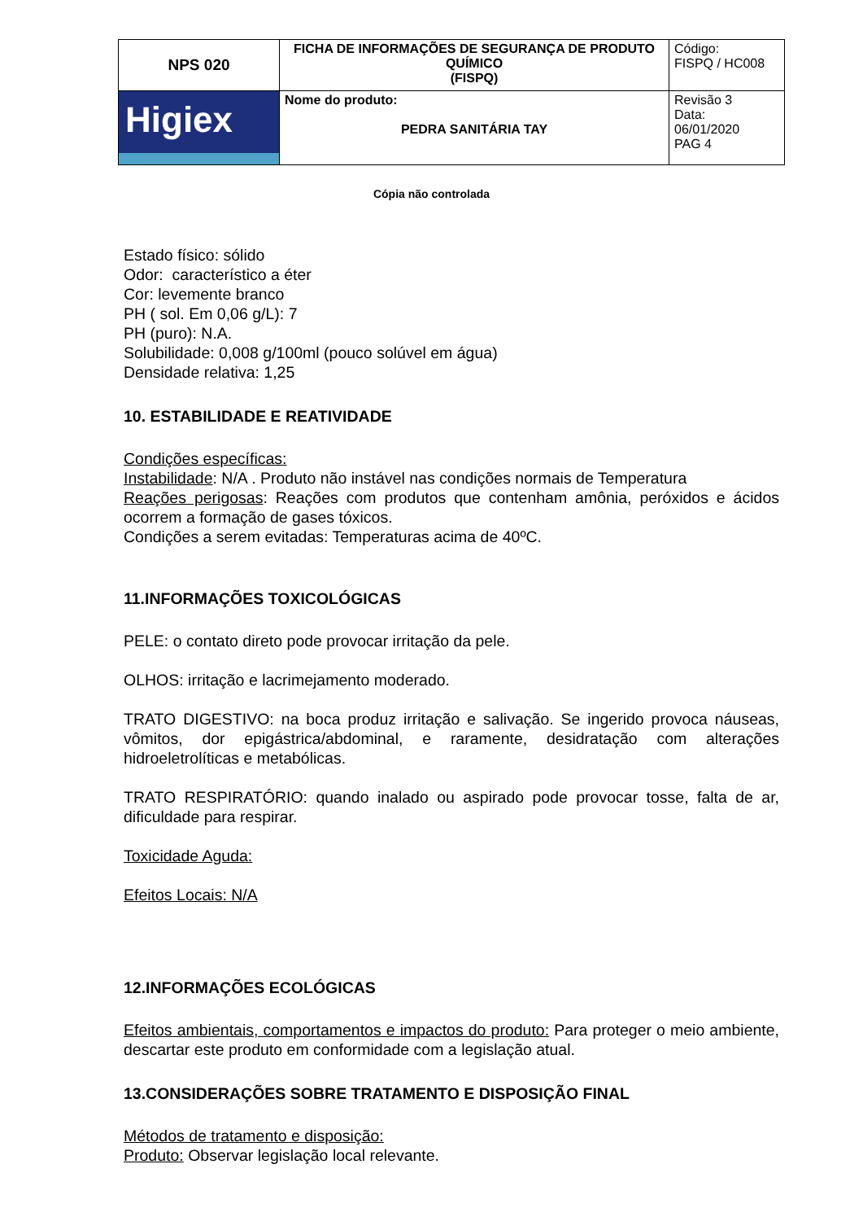| NPS 020 | FICHA DE INFORMAÇÕES DE SEGURANÇA DE PRODUTO QUÍMICO (FISPQ) | Código: FISPQ / HC008 |
| Higiex | Nome do produto: PEDRA SANITÁRIA TAY | Revisão 3 Data: 06/01/2020 PAG 4 |
Cópia não controlada
Estado físico: sólido
Odor: característico a éter
Cor: levemente branco
PH ( sol. Em 0,06 g/L): 7
PH (puro): N.A.
Solubilidade: 0,008 g/100ml (pouco solúvel em água)
Densidade relativa: 1,25
10. ESTABILIDADE E REATIVIDADE
Condições específicas:
Instabilidade: N/A . Produto não instável nas condições normais de Temperatura
Reações perigosas: Reações com produtos que contenham amônia, peróxidos e ácidos ocorrem a formação de gases tóxicos.
Condições a serem evitadas: Temperaturas acima de 40ºC.
11.INFORMAÇÕES TOXICOLÓGICAS
PELE: o contato direto pode provocar irritação da pele.
OLHOS: irritação e lacrimejamento moderado.
TRATO DIGESTIVO: na boca produz irritação e salivação. Se ingerido provoca náuseas, vômitos, dor epigástrica/abdominal, e raramente, desidratação com alterações hidroeletrolíticas e metabólicas.
TRATO RESPIRATÓRIO: quando inalado ou aspirado pode provocar tosse, falta de ar, dificuldade para respirar.
Toxicidade Aguda:
Efeitos Locais: N/A
12.INFORMAÇÕES ECOLÓGICAS
Efeitos ambientais, comportamentos e impactos do produto: Para proteger o meio ambiente, descartar este produto em conformidade com a legislação atual.
13.CONSIDERAÇÕES SOBRE TRATAMENTO E DISPOSIÇÃO FINAL
Métodos de tratamento e disposição:
Produto: Observar legislação local relevante.